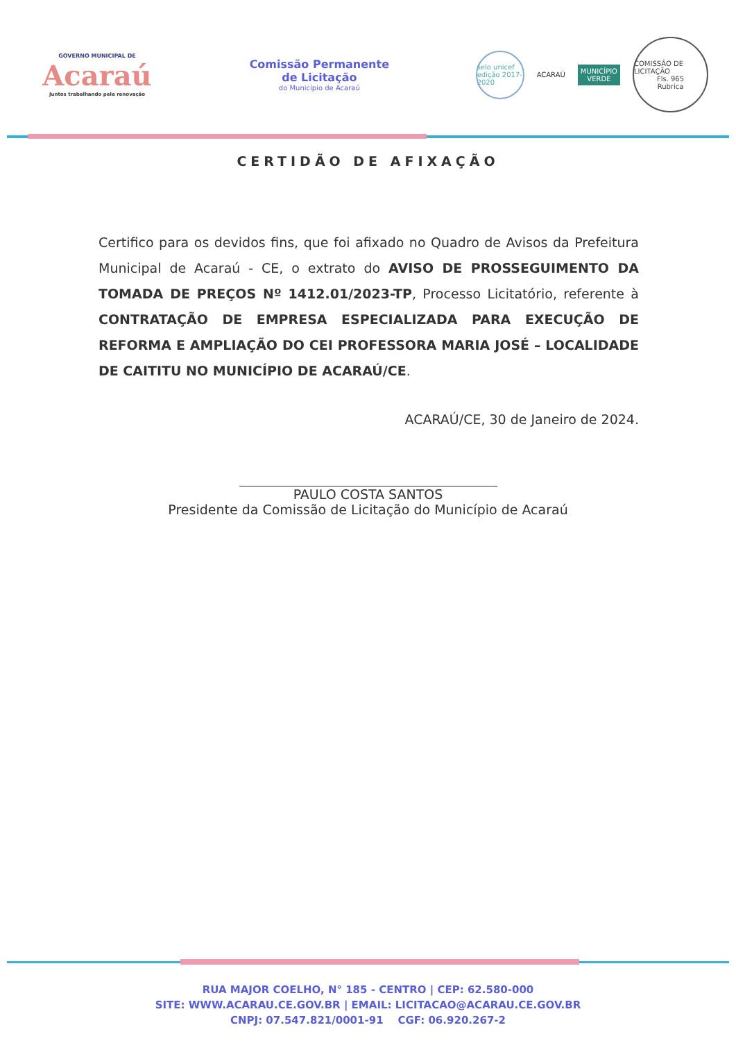GOVERNO MUNICIPAL DE
Acaraú
Juntos trabalhando pela renovação
Comissão Permanente
de Licitação
do Município de Acaraú
selo unicef
edição 2017-2020
ACARAÚ
MUNICÍPIO
VERDE
COMISSÃO DE LICITAÇÃO
Fls. 965
Rubrica
CERTIDÃO DE AFIXAÇÃO
Certifico para os devidos fins, que foi afixado no Quadro de Avisos da Prefeitura Municipal de Acaraú - CE, o extrato do AVISO DE PROSSEGUIMENTO DA TOMADA DE PREÇOS Nº 1412.01/2023-TP, Processo Licitatório, referente à CONTRATAÇÃO DE EMPRESA ESPECIALIZADA PARA EXECUÇÃO DE REFORMA E AMPLIAÇÃO DO CEI PROFESSORA MARIA JOSÉ – LOCALIDADE DE CAITITU NO MUNICÍPIO DE ACARAÚ/CE.
ACARAÚ/CE, 30 de Janeiro de 2024.
PAULO COSTA SANTOS
Presidente da Comissão de Licitação do Município de Acaraú
RUA MAJOR COELHO, N° 185 - CENTRO | CEP: 62.580-000
SITE: WWW.ACARAU.CE.GOV.BR | EMAIL: LICITACAO@ACARAU.CE.GOV.BR
CNPJ: 07.547.821/0001-91 CGF: 06.920.267-2